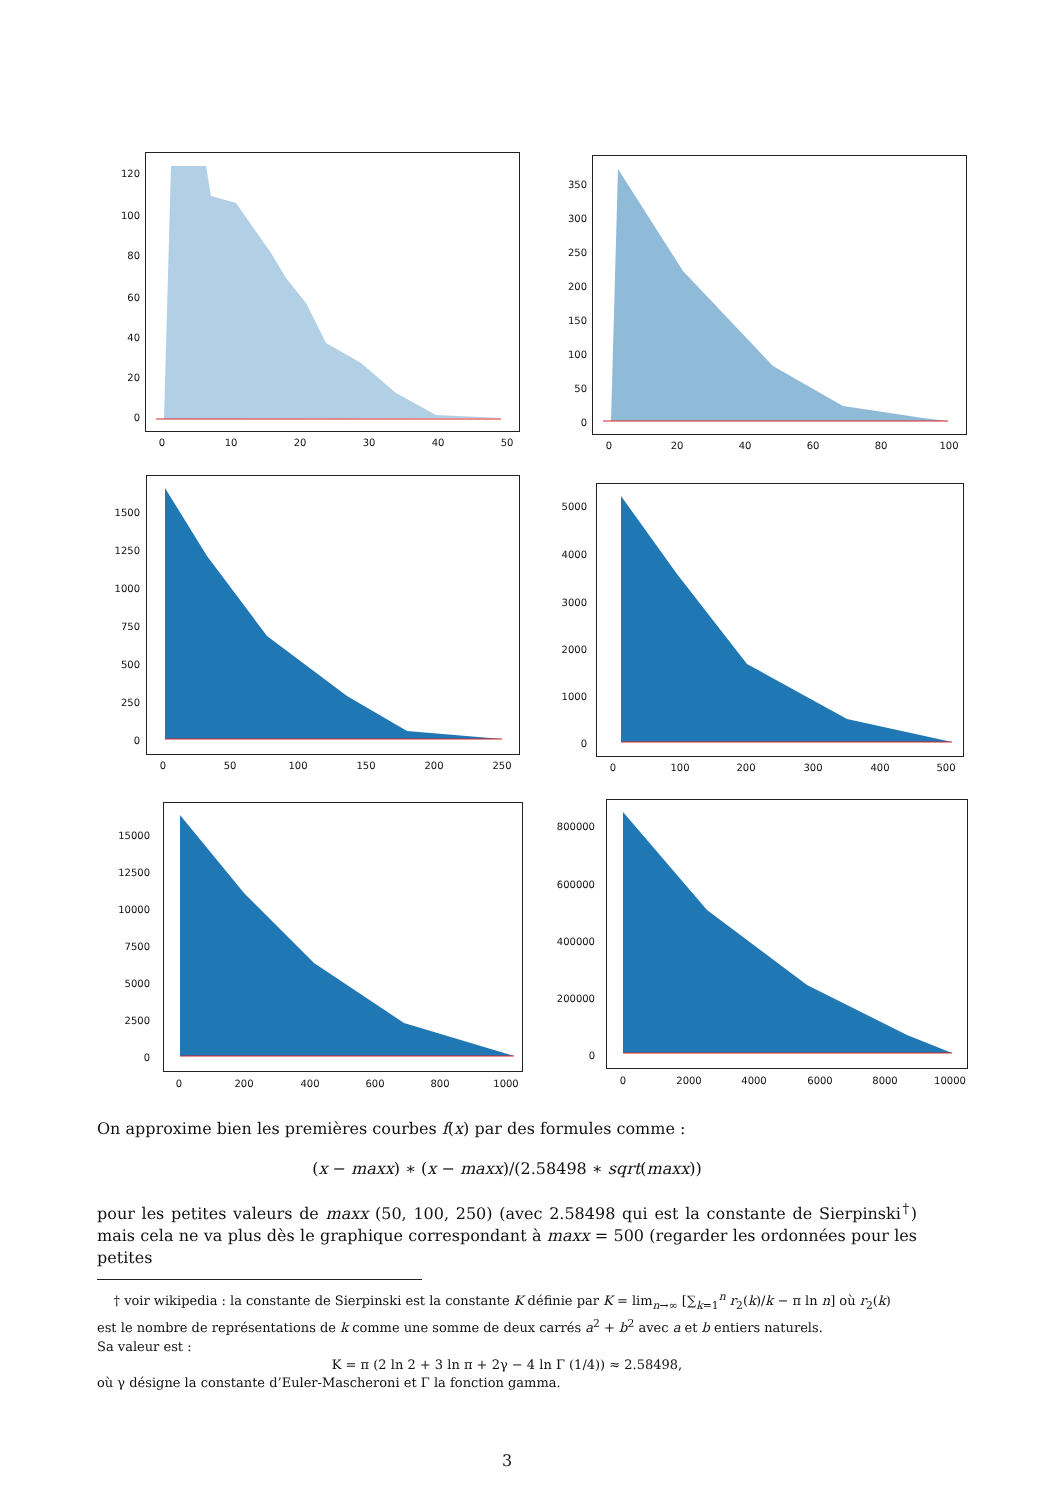120
100
80
60
40
20
0
0 10 20 30 40 50
350
300
250
200
150
100
50
0
0 20 40 60 80 100
1500
1250
1000
750
500
250
0
0 50 100 150 200 250
5000
4000
3000
2000
1000
0
0 100 200 300 400 500
15000
12500
10000
7500
5000
2500
0
0 200 400 600 800 1000
800000
600000
400000
200000
0
0 2000 4000 6000 8000 10000
On approxime bien les premières courbes f(x) par des formules comme :
(x − maxx) ∗ (x − maxx)/(2.58498 ∗ sqrt(maxx))
pour les petites valeurs de maxx (50, 100, 250) (avec 2.58498 qui est la constante de Sierpinski<sup>†</sup>) mais cela ne va plus dès le graphique correspondant à maxx = 500 (regarder les ordonnées pour les petites
† voir wikipedia : la constante de Sierpinski est la constante K définie par K = lim<sub>n→∞</sub> [∑<sub>k=1</sub><sup>n</sup> r<sub>2</sub>(k)/k − π ln n] où r<sub>2</sub>(k)
est le nombre de représentations de k comme une somme de deux carrés a<sup>2</sup> + b<sup>2</sup> avec a et b entiers naturels.
Sa valeur est :
K = π (2 ln 2 + 3 ln π + 2γ − 4 ln Γ (1/4)) ≈ 2.58498,
où γ désigne la constante d’Euler-Mascheroni et Γ la fonction gamma.
3